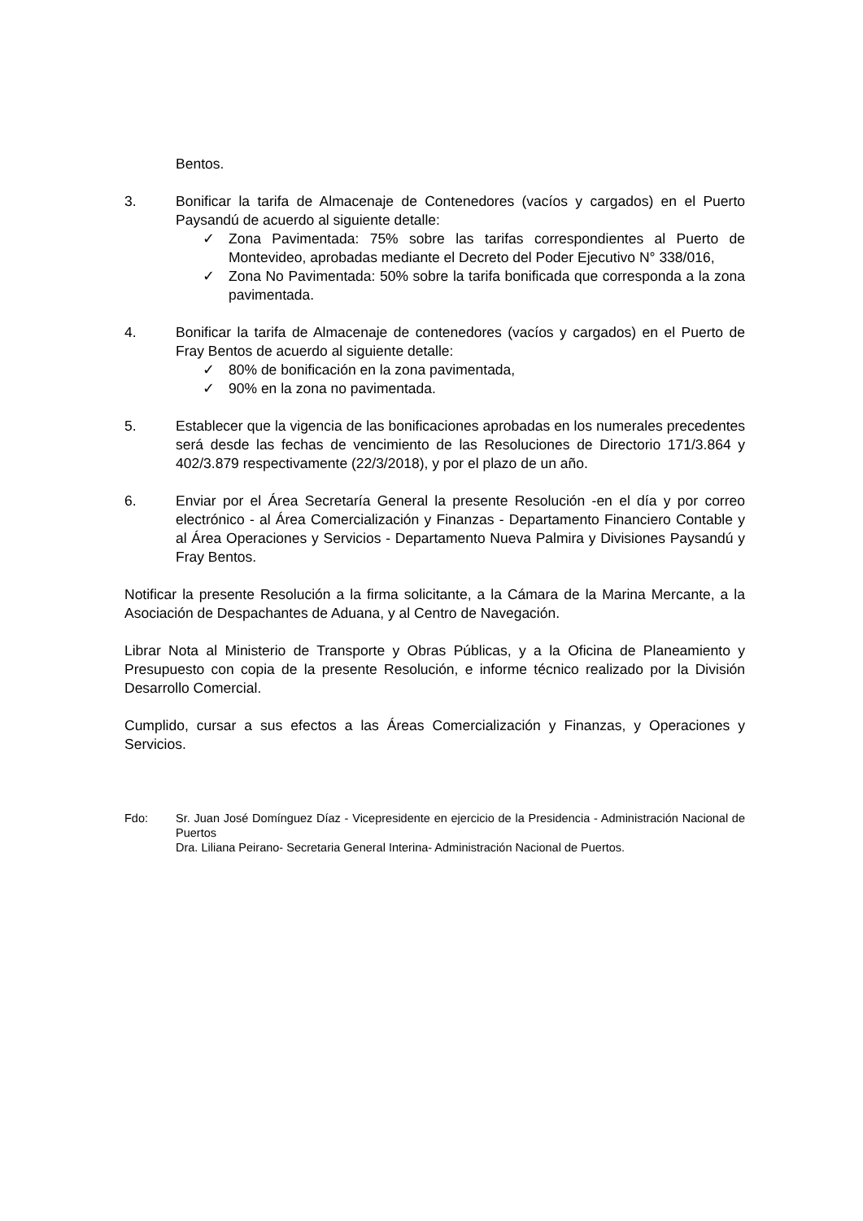Bentos.
3. Bonificar la tarifa de Almacenaje de Contenedores (vacíos y cargados) en el Puerto Paysandú de acuerdo al siguiente detalle:
✓ Zona Pavimentada: 75% sobre las tarifas correspondientes al Puerto de Montevideo, aprobadas mediante el Decreto del Poder Ejecutivo N° 338/016,
✓ Zona No Pavimentada: 50% sobre la tarifa bonificada que corresponda a la zona pavimentada.
4. Bonificar la tarifa de Almacenaje de contenedores (vacíos y cargados) en el Puerto de Fray Bentos de acuerdo al siguiente detalle:
✓ 80% de bonificación en la zona pavimentada,
✓ 90% en la zona no pavimentada.
5. Establecer que la vigencia de las bonificaciones aprobadas en los numerales precedentes será desde las fechas de vencimiento de las Resoluciones de Directorio 171/3.864 y 402/3.879 respectivamente (22/3/2018), y por el plazo de un año.
6. Enviar por el Área Secretaría General la presente Resolución -en el día y por correo electrónico - al Área Comercialización y Finanzas - Departamento Financiero Contable y al Área Operaciones y Servicios - Departamento Nueva Palmira y Divisiones Paysandú y Fray Bentos.
Notificar la presente Resolución a la firma solicitante, a la Cámara de la Marina Mercante, a la Asociación de Despachantes de Aduana, y al Centro de Navegación.
Librar Nota al Ministerio de Transporte y Obras Públicas, y a la Oficina de Planeamiento y Presupuesto con copia de la presente Resolución, e informe técnico realizado por la División Desarrollo Comercial.
Cumplido, cursar a sus efectos a las Áreas Comercialización y Finanzas, y Operaciones y Servicios.
Fdo: Sr. Juan José Domínguez Díaz - Vicepresidente en ejercicio de la Presidencia - Administración Nacional de Puertos
Dra. Liliana Peirano- Secretaria General Interina- Administración Nacional de Puertos.